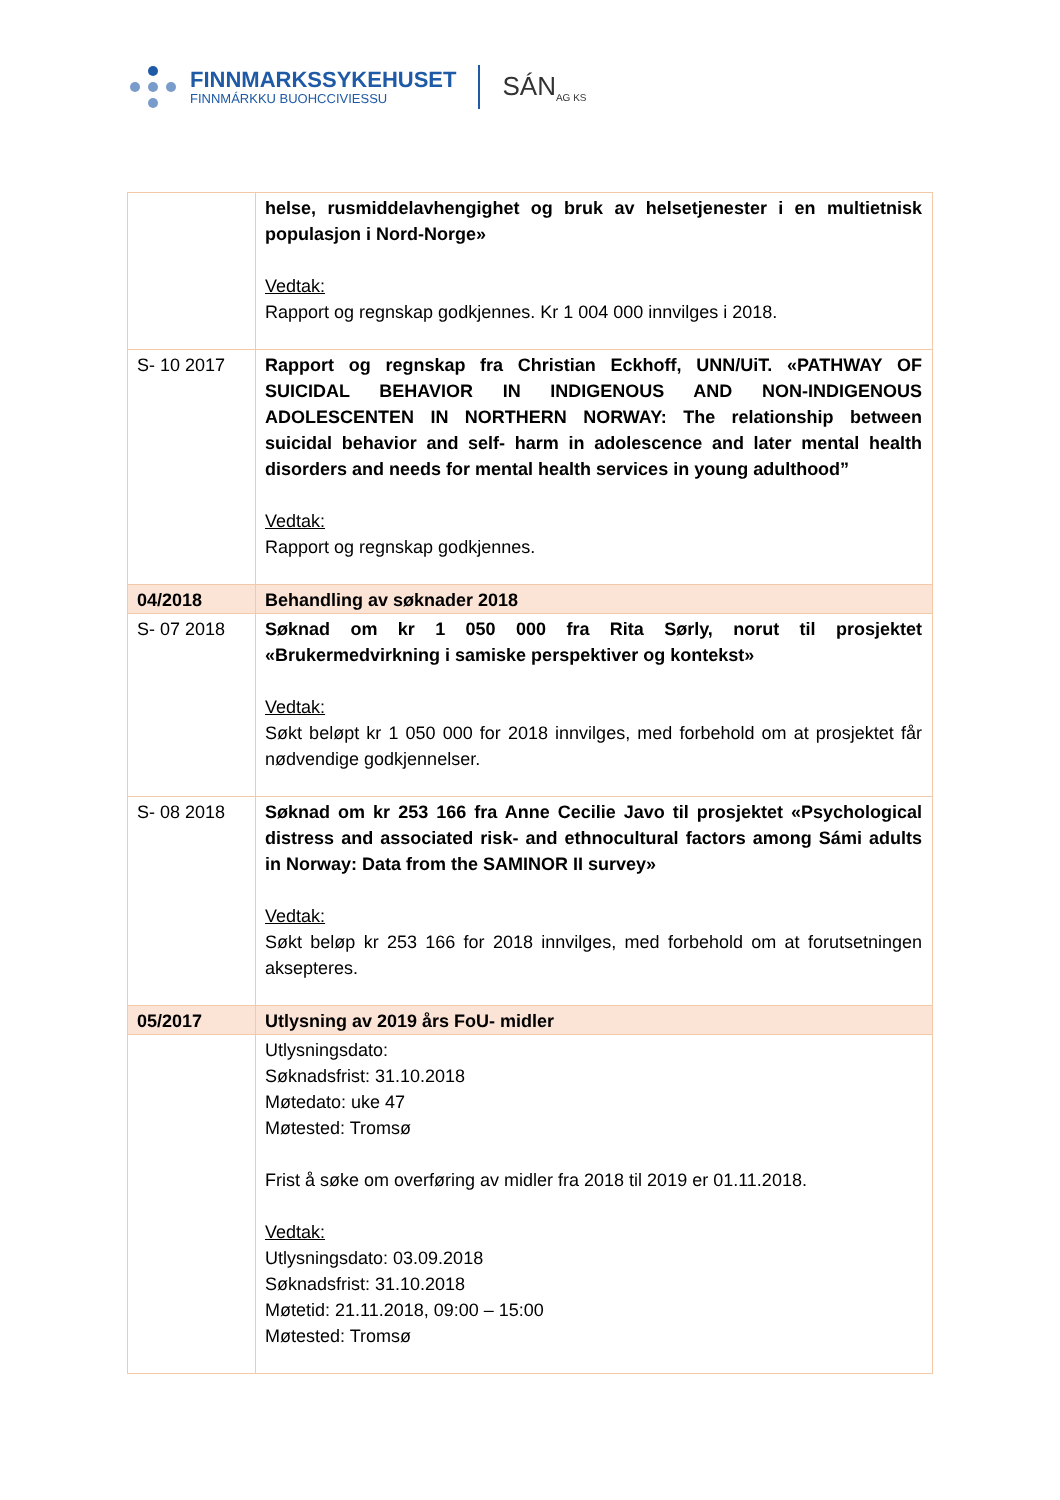FINNMARKSSYKEHUSET
FINNMÁRKKU BUOHCCIVIESSU
SÁN<sub>AG KS</sub>
| | helse, rusmiddelavhengighet og bruk av helsetjenester i en multietnisk populasjon i Nord-Norge» Vedtak: Rapport og regnskap godkjennes. Kr 1 004 000 innvilges i 2018. |
| S- 10 2017 | Rapport og regnskap fra Christian Eckhoff, UNN/UiT. «PATHWAY OF SUICIDAL BEHAVIOR IN INDIGENOUS AND NON-INDIGENOUS ADOLESCENTEN IN NORTHERN NORWAY: The relationship between suicidal behavior and self- harm in adolescence and later mental health disorders and needs for mental health services in young adulthood” Vedtak: Rapport og regnskap godkjennes. |
| 04/2018 | Behandling av søknader 2018 |
| S- 07 2018 | Søknad om kr 1 050 000 fra Rita Sørly, norut til prosjektet «Brukermedvirkning i samiske perspektiver og kontekst» Vedtak: Søkt beløpt kr 1 050 000 for 2018 innvilges, med forbehold om at prosjektet får nødvendige godkjennelser. |
| S- 08 2018 | Søknad om kr 253 166 fra Anne Cecilie Javo til prosjektet «Psychological distress and associated risk- and ethnocultural factors among Sámi adults in Norway: Data from the SAMINOR II survey» Vedtak: Søkt beløp kr 253 166 for 2018 innvilges, med forbehold om at forutsetningen aksepteres. |
| 05/2017 | Utlysning av 2019 års FoU- midler |
| | Utlysningsdato: Søknadsfrist: 31.10.2018 Møtedato: uke 47 Møtested: Tromsø Frist å søke om overføring av midler fra 2018 til 2019 er 01.11.2018. Vedtak: Utlysningsdato: 03.09.2018 Søknadsfrist: 31.10.2018 Møtetid: 21.11.2018, 09:00 – 15:00 Møtested: Tromsø |